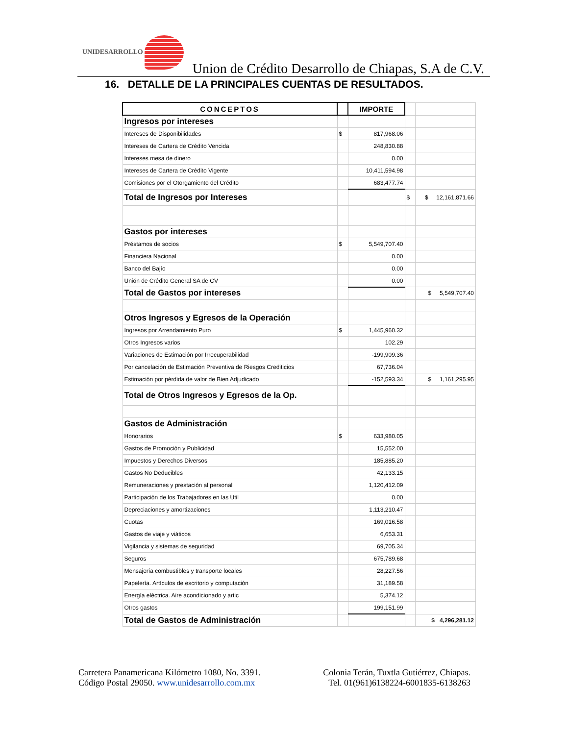UNIDESARROLLO
Union de Crédito Desarrollo de Chiapas, S.A de C.V.
16. DETALLE DE LA PRINCIPALES CUENTAS DE RESULTADOS.
| CONCEPTOS | | IMPORTE | | |
| Ingresos por intereses | | | | |
| Intereses de Disponibilidades | $ | 817,968.06 | | |
| Intereses de Cartera de Crédito Vencida | | 248,830.88 | | |
| Intereses mesa de dinero | | 0.00 | | |
| Intereses de Cartera de Crédito Vigente | | 10,411,594.98 | | |
| Comisiones por el Otorgamiento del Crédito | | 683,477.74 | | |
| Total de Ingresos por Intereses | | | $ | $ 12,161,871.66 |
| Gastos por intereses | | | | |
| Préstamos de socios | $ | 5,549,707.40 | | |
| Financiera Nacional | | 0.00 | | |
| Banco del Bajío | | 0.00 | | |
| Unión de Crédito General SA de CV | | 0.00 | | |
| Total de Gastos por intereses | | | | $ 5,549,707.40 |
| Otros Ingresos y Egresos de la Operación | | | | |
| Ingresos por Arrendamiento Puro | $ | 1,445,960.32 | | |
| Otros Ingresos varios | | 102.29 | | |
| Variaciones de Estimación por Irrecuperabilidad | | -199,909.36 | | |
| Por cancelación de Estimación Preventiva de Riesgos Crediticios | | 67,736.04 | | |
| Estimación por pérdida de valor de Bien Adjudicado | | -152,593.34 | | $ 1,161,295.95 |
| Total de Otros Ingresos y Egresos de la Op. | | | | |
| Gastos de Administración | | | | |
| Honorarios | $ | 633,980.05 | | |
| Gastos de Promoción y Publicidad | | 15,552.00 | | |
| Impuestos y Derechos Diversos | | 185,885.20 | | |
| Gastos No Deducibles | | 42,133.15 | | |
| Remuneraciones y prestación al personal | | 1,120,412.09 | | |
| Participación de los Trabajadores en las Util | | 0.00 | | |
| Depreciaciones y amortizaciones | | 1,113,210.47 | | |
| Cuotas | | 169,016.58 | | |
| Gastos de viaje y viáticos | | 6,653.31 | | |
| Vigilancia y sistemas de seguridad | | 69,705.34 | | |
| Seguros | | 675,789.68 | | |
| Mensajería combustibles y transporte locales | | 28,227.56 | | |
| Papelería. Artículos de escritorio y computación | | 31,189.58 | | |
| Energía eléctrica. Aire acondicionado y artic | | 5,374.12 | | |
| Otros gastos | | 199,151.99 | | |
| Total de Gastos de Administración | | | | $ 4,296,281.12 |
Carretera Panamericana Kilómetro 1080, No. 3391.
Código Postal 29050. www.unidesarrollo.com.mx
Colonia Terán, Tuxtla Gutiérrez, Chiapas.
Tel. 01(961)6138224-6001835-6138263